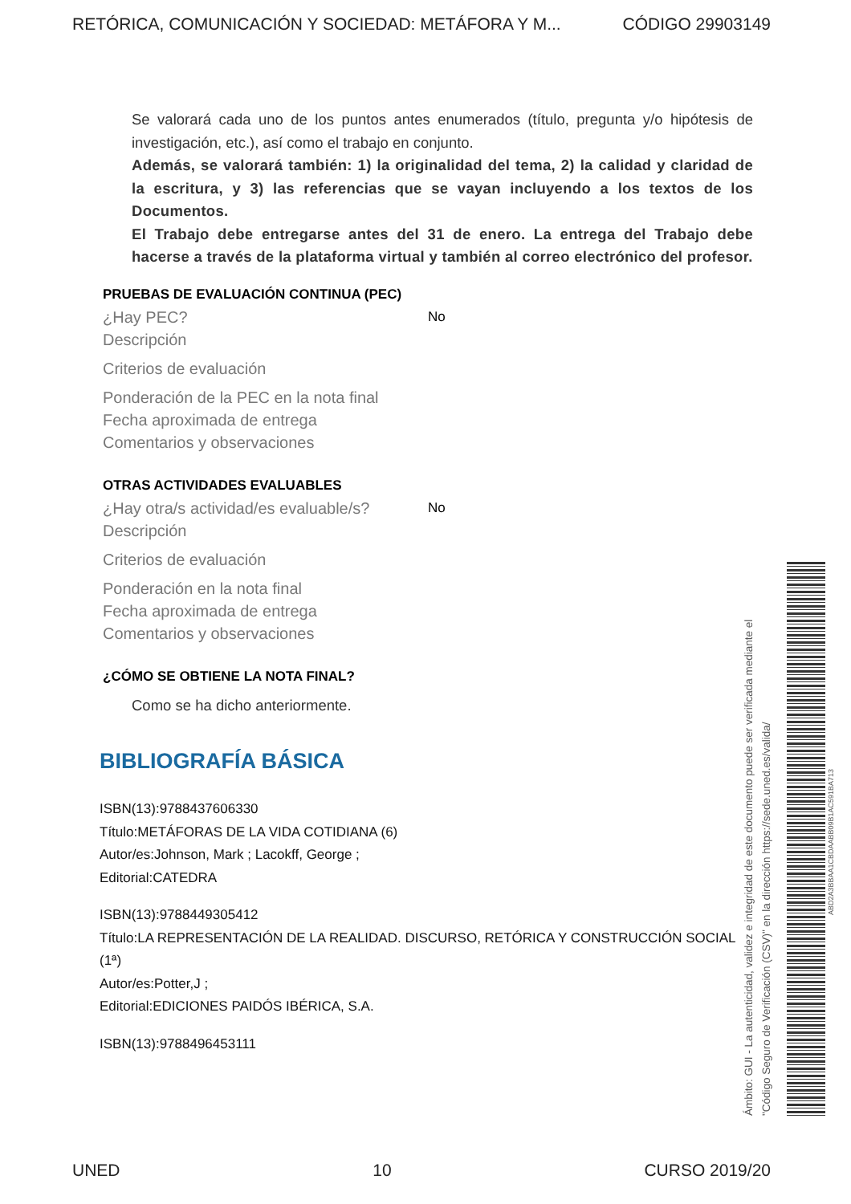RETÓRICA, COMUNICACIÓN Y SOCIEDAD: METÁFORA Y M... CÓDIGO 29903149
Se valorará cada uno de los puntos antes enumerados (título, pregunta y/o hipótesis de investigación, etc.), así como el trabajo en conjunto.
Además, se valorará también: 1) la originalidad del tema, 2) la calidad y claridad de la escritura, y 3) las referencias que se vayan incluyendo a los textos de los Documentos.
El Trabajo debe entregarse antes del 31 de enero. La entrega del Trabajo debe hacerse a través de la plataforma virtual y también al correo electrónico del profesor.
PRUEBAS DE EVALUACIÓN CONTINUA (PEC)
¿Hay PEC? No
Descripción
Criterios de evaluación
Ponderación de la PEC en la nota final
Fecha aproximada de entrega
Comentarios y observaciones
OTRAS ACTIVIDADES EVALUABLES
¿Hay otra/s actividad/es evaluable/s? No
Descripción
Criterios de evaluación
Ponderación en la nota final
Fecha aproximada de entrega
Comentarios y observaciones
¿CÓMO SE OBTIENE LA NOTA FINAL?
Como se ha dicho anteriormente.
BIBLIOGRAFÍA BÁSICA
ISBN(13):9788437606330
Título:METÁFORAS DE LA VIDA COTIDIANA (6)
Autor/es:Johnson, Mark ; Lacokff, George ;
Editorial:CATEDRA
ISBN(13):9788449305412
Título:LA REPRESENTACIÓN DE LA REALIDAD. DISCURSO, RETÓRICA Y CONSTRUCCIÓN SOCIAL (1ª)
Autor/es:Potter,J ;
Editorial:EDICIONES PAIDÓS IBÉRICA, S.A.
ISBN(13):9788496453111
Ámbito: GUI - La autenticidad, validez e integridad de este documento puede ser verificada mediante el
"Código Seguro de Verificación (CSV)" en la dirección https://sede.uned.es/valida/
ABD2A3BBAA1CBDAABB09B1AC591BA713
UNED 10 CURSO 2019/20